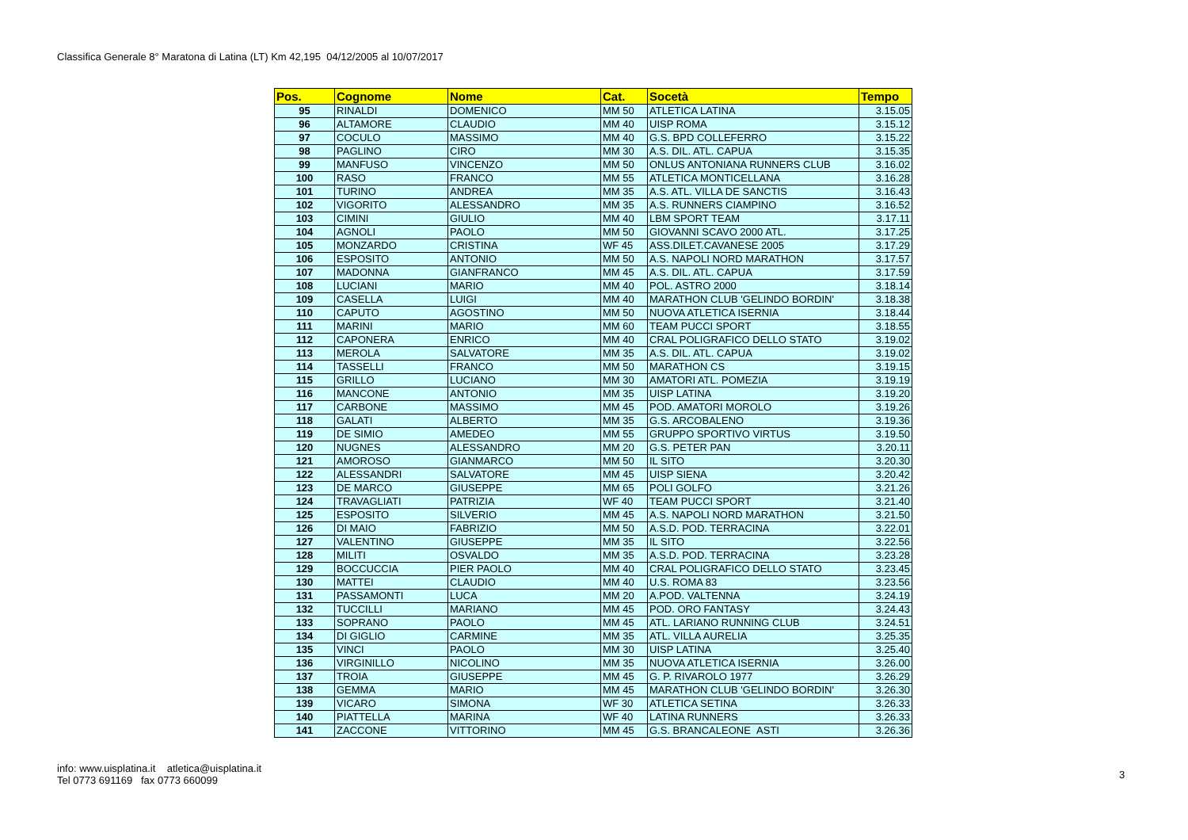Classifica Generale 8° Maratona di Latina (LT) Km 42,195 04/12/2005 al 10/07/2017
| Pos. | Cognome | Nome | Cat. | Socetà | Tempo |
| --- | --- | --- | --- | --- | --- |
| 95 | RINALDI | DOMENICO | MM 50 | ATLETICA LATINA | 3.15.05 |
| 96 | ALTAMORE | CLAUDIO | MM 40 | UISP ROMA | 3.15.12 |
| 97 | COCULO | MASSIMO | MM 40 | G.S. BPD COLLEFERRO | 3.15.22 |
| 98 | PAGLINO | CIRO | MM 30 | A.S. DIL. ATL. CAPUA | 3.15.35 |
| 99 | MANFUSO | VINCENZO | MM 50 | ONLUS ANTONIANA RUNNERS CLUB | 3.16.02 |
| 100 | RASO | FRANCO | MM 55 | ATLETICA MONTICELLANA | 3.16.28 |
| 101 | TURINO | ANDREA | MM 35 | A.S. ATL. VILLA DE SANCTIS | 3.16.43 |
| 102 | VIGORITO | ALESSANDRO | MM 35 | A.S. RUNNERS CIAMPINO | 3.16.52 |
| 103 | CIMINI | GIULIO | MM 40 | LBM SPORT TEAM | 3.17.11 |
| 104 | AGNOLI | PAOLO | MM 50 | GIOVANNI SCAVO 2000 ATL. | 3.17.25 |
| 105 | MONZARDO | CRISTINA | WF 45 | ASS.DILET.CAVANESE 2005 | 3.17.29 |
| 106 | ESPOSITO | ANTONIO | MM 50 | A.S. NAPOLI NORD MARATHON | 3.17.57 |
| 107 | MADONNA | GIANFRANCO | MM 45 | A.S. DIL. ATL. CAPUA | 3.17.59 |
| 108 | LUCIANI | MARIO | MM 40 | POL. ASTRO 2000 | 3.18.14 |
| 109 | CASELLA | LUIGI | MM 40 | MARATHON CLUB 'GELINDO BORDIN' | 3.18.38 |
| 110 | CAPUTO | AGOSTINO | MM 50 | NUOVA ATLETICA ISERNIA | 3.18.44 |
| 111 | MARINI | MARIO | MM 60 | TEAM PUCCI SPORT | 3.18.55 |
| 112 | CAPONERA | ENRICO | MM 40 | CRAL POLIGRAFICO DELLO STATO | 3.19.02 |
| 113 | MEROLA | SALVATORE | MM 35 | A.S. DIL. ATL. CAPUA | 3.19.02 |
| 114 | TASSELLI | FRANCO | MM 50 | MARATHON CS | 3.19.15 |
| 115 | GRILLO | LUCIANO | MM 30 | AMATORI ATL. POMEZIA | 3.19.19 |
| 116 | MANCONE | ANTONIO | MM 35 | UISP LATINA | 3.19.20 |
| 117 | CARBONE | MASSIMO | MM 45 | POD. AMATORI MOROLO | 3.19.26 |
| 118 | GALATI | ALBERTO | MM 35 | G.S. ARCOBALENO | 3.19.36 |
| 119 | DE SIMIO | AMEDEO | MM 55 | GRUPPO SPORTIVO VIRTUS | 3.19.50 |
| 120 | NUGNES | ALESSANDRO | MM 20 | G.S. PETER PAN | 3.20.11 |
| 121 | AMOROSO | GIANMARCO | MM 50 | IL SITO | 3.20.30 |
| 122 | ALESSANDRI | SALVATORE | MM 45 | UISP SIENA | 3.20.42 |
| 123 | DE MARCO | GIUSEPPE | MM 65 | POLI GOLFO | 3.21.26 |
| 124 | TRAVAGLIATI | PATRIZIA | WF 40 | TEAM PUCCI SPORT | 3.21.40 |
| 125 | ESPOSITO | SILVERIO | MM 45 | A.S. NAPOLI NORD MARATHON | 3.21.50 |
| 126 | DI MAIO | FABRIZIO | MM 50 | A.S.D. POD. TERRACINA | 3.22.01 |
| 127 | VALENTINO | GIUSEPPE | MM 35 | IL SITO | 3.22.56 |
| 128 | MILITI | OSVALDO | MM 35 | A.S.D. POD. TERRACINA | 3.23.28 |
| 129 | BOCCUCCIA | PIER PAOLO | MM 40 | CRAL POLIGRAFICO DELLO STATO | 3.23.45 |
| 130 | MATTEI | CLAUDIO | MM 40 | U.S. ROMA 83 | 3.23.56 |
| 131 | PASSAMONTI | LUCA | MM 20 | A.POD. VALTENNA | 3.24.19 |
| 132 | TUCCILLI | MARIANO | MM 45 | POD. ORO FANTASY | 3.24.43 |
| 133 | SOPRANO | PAOLO | MM 45 | ATL. LARIANO RUNNING CLUB | 3.24.51 |
| 134 | DI GIGLIO | CARMINE | MM 35 | ATL. VILLA AURELIA | 3.25.35 |
| 135 | VINCI | PAOLO | MM 30 | UISP LATINA | 3.25.40 |
| 136 | VIRGINILLO | NICOLINO | MM 35 | NUOVA ATLETICA ISERNIA | 3.26.00 |
| 137 | TROIA | GIUSEPPE | MM 45 | G. P. RIVAROLO 1977 | 3.26.29 |
| 138 | GEMMA | MARIO | MM 45 | MARATHON CLUB 'GELINDO BORDIN' | 3.26.30 |
| 139 | VICARO | SIMONA | WF 30 | ATLETICA SETINA | 3.26.33 |
| 140 | PIATTELLA | MARINA | WF 40 | LATINA RUNNERS | 3.26.33 |
| 141 | ZACCONE | VITTORINO | MM 45 | G.S. BRANCALEONE ASTI | 3.26.36 |
info: www.uisplatina.it atletica@uisplatina.it
Tel 0773 691169 fax 0773 660099
3